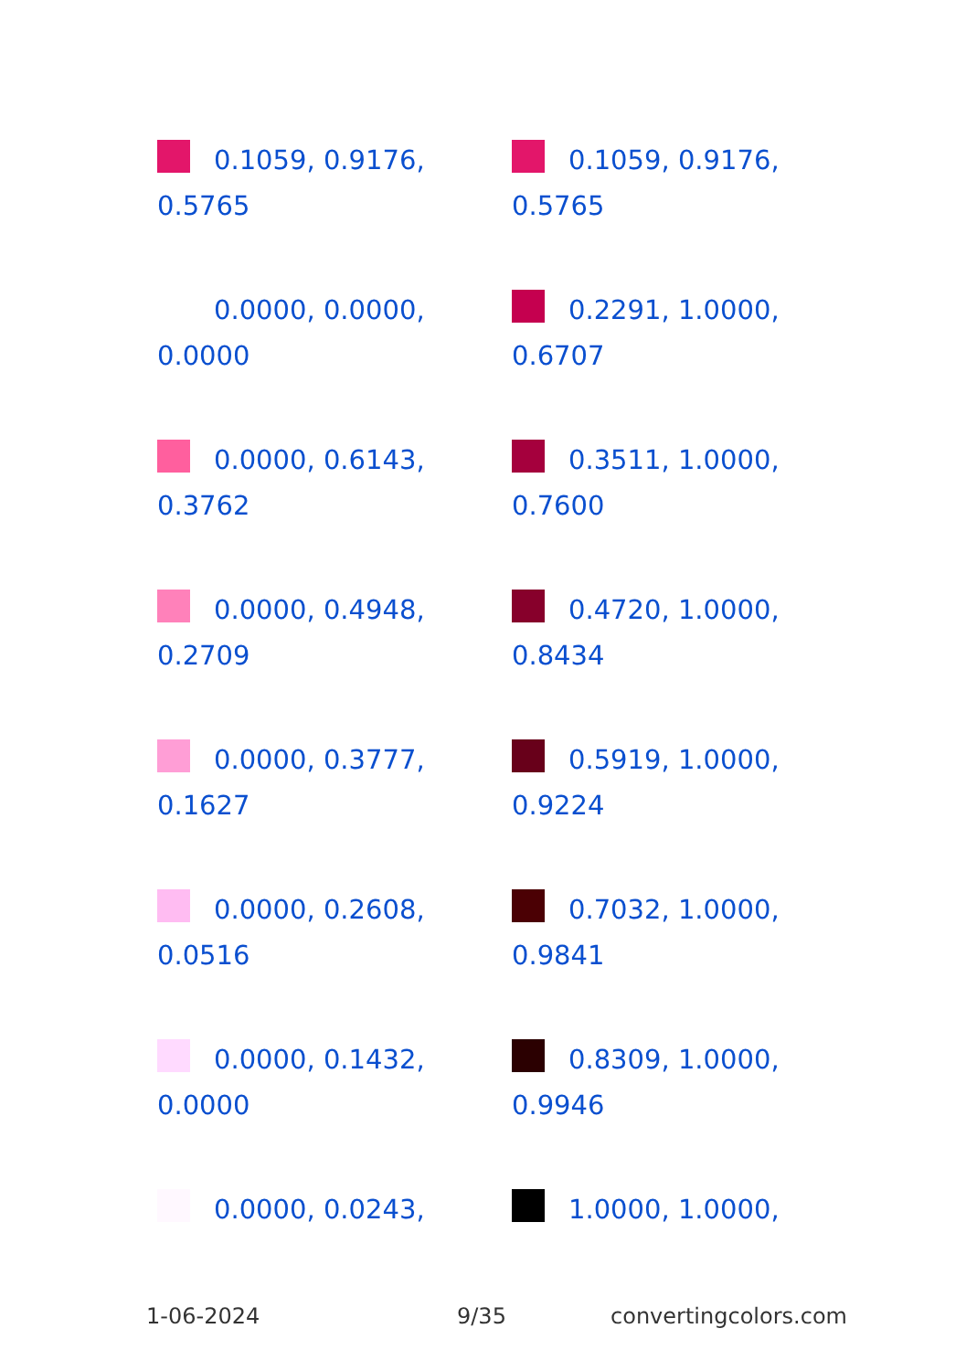0.1059, 0.9176,
0.5765
0.1059, 0.9176,
0.5765
0.0000, 0.0000,
0.0000
0.2291, 1.0000,
0.6707
0.0000, 0.6143,
0.3762
0.3511, 1.0000,
0.7600
0.0000, 0.4948,
0.2709
0.4720, 1.0000,
0.8434
0.0000, 0.3777,
0.1627
0.5919, 1.0000,
0.9224
0.0000, 0.2608,
0.0516
0.7032, 1.0000,
0.9841
0.0000, 0.1432,
0.0000
0.8309, 1.0000,
0.9946
0.0000, 0.0243,
1.0000, 1.0000,
1-06-2024 9/35 convertingcolors.com